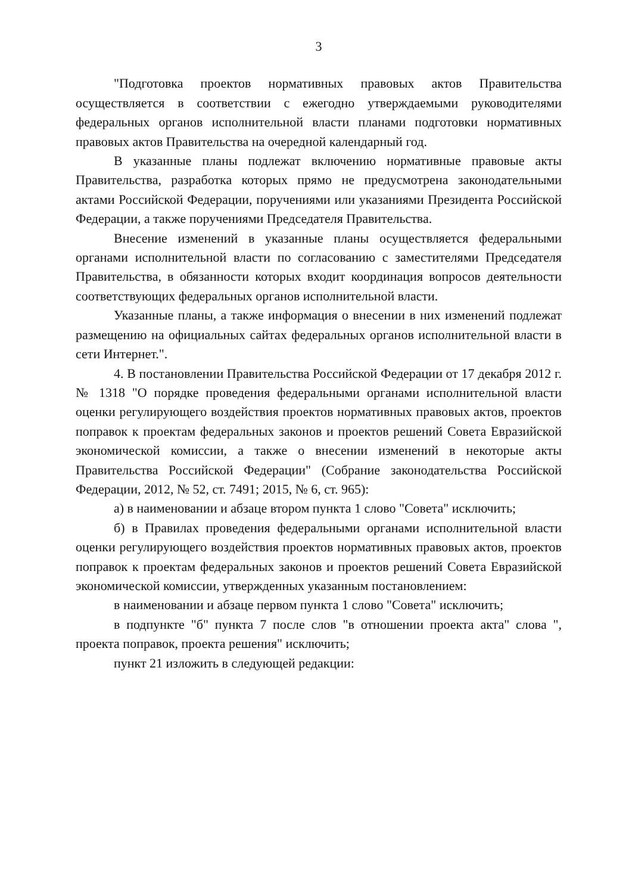3
"Подготовка проектов нормативных правовых актов Правительства осуществляется в соответствии с ежегодно утверждаемыми руководителями федеральных органов исполнительной власти планами подготовки нормативных правовых актов Правительства на очередной календарный год.
В указанные планы подлежат включению нормативные правовые акты Правительства, разработка которых прямо не предусмотрена законодательными актами Российской Федерации, поручениями или указаниями Президента Российской Федерации, а также поручениями Председателя Правительства.
Внесение изменений в указанные планы осуществляется федеральными органами исполнительной власти по согласованию с заместителями Председателя Правительства, в обязанности которых входит координация вопросов деятельности соответствующих федеральных органов исполнительной власти.
Указанные планы, а также информация о внесении в них изменений подлежат размещению на официальных сайтах федеральных органов исполнительной власти в сети Интернет.".
4. В постановлении Правительства Российской Федерации от 17 декабря 2012 г. № 1318 "О порядке проведения федеральными органами исполнительной власти оценки регулирующего воздействия проектов нормативных правовых актов, проектов поправок к проектам федеральных законов и проектов решений Совета Евразийской экономической комиссии, а также о внесении изменений в некоторые акты Правительства Российской Федерации" (Собрание законодательства Российской Федерации, 2012, № 52, ст. 7491; 2015, № 6, ст. 965):
а) в наименовании и абзаце втором пункта 1 слово "Совета" исключить;
б) в Правилах проведения федеральными органами исполнительной власти оценки регулирующего воздействия проектов нормативных правовых актов, проектов поправок к проектам федеральных законов и проектов решений Совета Евразийской экономической комиссии, утвержденных указанным постановлением:
в наименовании и абзаце первом пункта 1 слово "Совета" исключить;
в подпункте "б" пункта 7 после слов "в отношении проекта акта" слова ", проекта поправок, проекта решения" исключить;
пункт 21 изложить в следующей редакции: